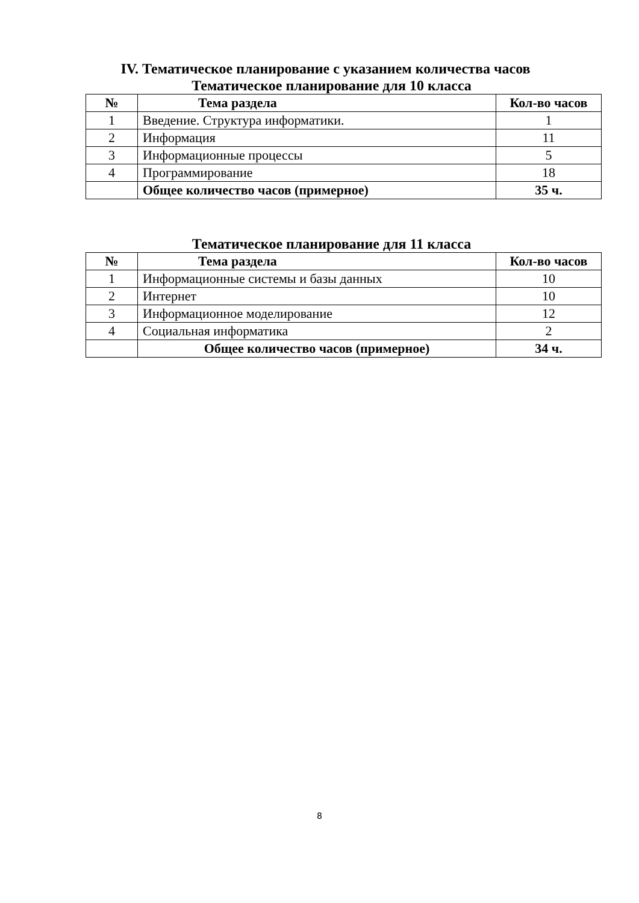IV. Тематическое планирование с указанием количества часов
Тематическое планирование для 10 класса
| № | Тема раздела | Кол-во часов |
| --- | --- | --- |
| 1 | Введение. Структура информатики. | 1 |
| 2 | Информация | 11 |
| 3 | Информационные процессы | 5 |
| 4 | Программирование | 18 |
| | Общее количество часов (примерное) | 35 ч. |
Тематическое планирование для 11 класса
| № | Тема раздела | Кол-во часов |
| --- | --- | --- |
| 1 | Информационные системы и базы данных | 10 |
| 2 | Интернет | 10 |
| 3 | Информационное моделирование | 12 |
| 4 | Социальная информатика | 2 |
| | Общее количество часов (примерное) | 34 ч. |
8